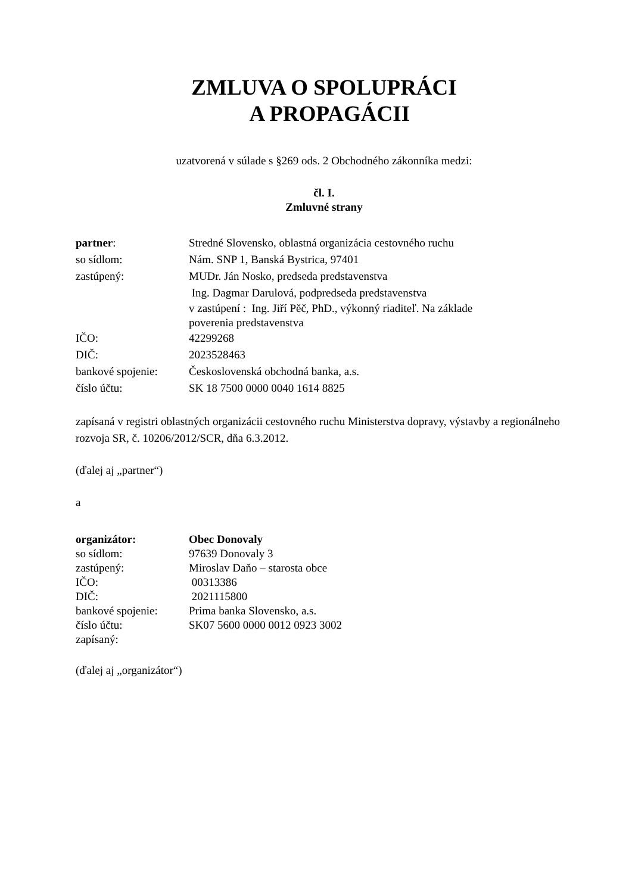ZMLUVA O SPOLUPRÁCI
A PROPAGÁCII
uzatvorená v súlade s §269 ods. 2 Obchodného zákonníka medzi:
čl. I.
Zmluvné strany
partner: Stredné Slovensko, oblastná organizácia cestovného ruchu
so sídlom: Nám. SNP 1, Banská Bystrica, 97401
zastúpený: MUDr. Ján Nosko, predseda predstavenstva
Ing. Dagmar Darulová, podpredseda predstavenstva
v zastúpení : Ing. Jiří Pěč, PhD., výkonný riaditeľ. Na základe
poverenia predstavenstva
IČO: 42299268
DIČ: 2023528463
bankové spojenie:
Československá obchodná banka, a.s.
číslo účtu: SK 18 7500 0000 0040 1614 8825
zapísaná v registri oblastných organizácii cestovného ruchu Ministerstva dopravy, výstavby a regionálneho rozvoja SR, č. 10206/2012/SCR, dňa 6.3.2012.
(ďalej aj „partner“)
a
organizátor: Obec Donovaly
so sídlom: 97639 Donovaly 3
zastúpený: Miroslav Daňo – starosta obce
IČO: 00313386
DIČ: 2021115800
bankové spojenie:
Prima banka Slovensko, a.s.
číslo účtu: SK07 5600 0000 0012 0923 3002
zapísaný:
(ďalej aj „organizátor“)